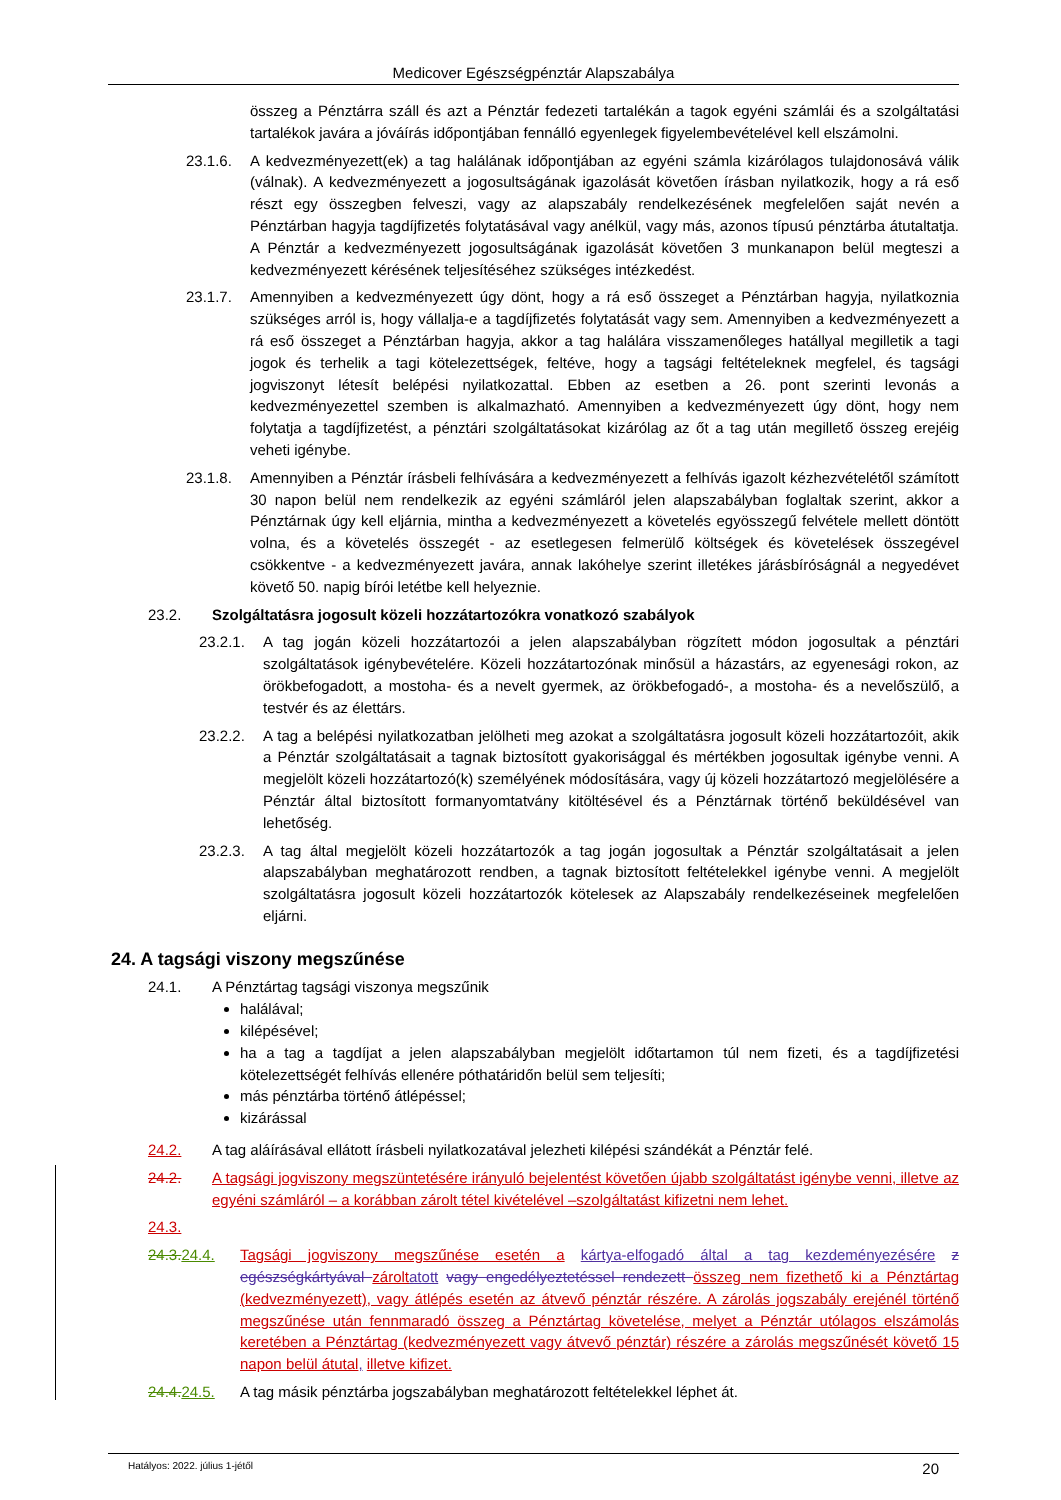Medicover Egészségpénztár Alapszabálya
összeg a Pénztárra száll és azt a Pénztár fedezeti tartalékán a tagok egyéni számlái és a szolgáltatási tartalékok javára a jóváírás időpontjában fennálló egyenlegek figyelembevételével kell elszámolni.
23.1.6. A kedvezményezett(ek) a tag halálának időpontjában az egyéni számla kizárólagos tulajdonosává válik (válnak). A kedvezményezett a jogosultságának igazolását követően írásban nyilatkozik, hogy a rá eső részt egy összegben felveszi, vagy az alapszabály rendelkezésének megfelelően saját nevén a Pénztárban hagyja tagdíjfizetés folytatásával vagy anélkül, vagy más, azonos típusú pénztárba átutaltatja. A Pénztár a kedvezményezett jogosultságának igazolását követően 3 munkanapon belül megteszi a kedvezményezett kérésének teljesítéséhez szükséges intézkedést.
23.1.7. Amennyiben a kedvezményezett úgy dönt, hogy a rá eső összeget a Pénztárban hagyja, nyilatkoznia szükséges arról is, hogy vállalja-e a tagdíjfizetés folytatását vagy sem. Amennyiben a kedvezményezett a rá eső összeget a Pénztárban hagyja, akkor a tag halálára visszamenőleges hatállyal megilletik a tagi jogok és terhelik a tagi kötelezettségek, feltéve, hogy a tagsági feltételeknek megfelel, és tagsági jogviszonyt létesít belépési nyilatkozattal. Ebben az esetben a 26. pont szerinti levonás a kedvezményezettel szemben is alkalmazható. Amennyiben a kedvezményezett úgy dönt, hogy nem folytatja a tagdíjfizetést, a pénztári szolgáltatásokat kizárólag az őt a tag után megillető összeg erejéig veheti igénybe.
23.1.8. Amennyiben a Pénztár írásbeli felhívására a kedvezményezett a felhívás igazolt kézhezvételétől számított 30 napon belül nem rendelkezik az egyéni számláról jelen alapszabályban foglaltak szerint, akkor a Pénztárnak úgy kell eljárnia, mintha a kedvezményezett a követelés egyösszegű felvétele mellett döntött volna, és a követelés összegét - az esetlegesen felmerülő költségek és követelések összegével csökkentve - a kedvezményezett javára, annak lakóhelye szerint illetékes járásbíróságnál a negyedévet követő 50. napig bírói letétbe kell helyeznie.
23.2. Szolgáltatásra jogosult közeli hozzátartozókra vonatkozó szabályok
23.2.1. A tag jogán közeli hozzátartozói a jelen alapszabályban rögzített módon jogosultak a pénztári szolgáltatások igénybevételére. Közeli hozzátartozónak minősül a házastárs, az egyenesági rokon, az örökbefogadott, a mostoha- és a nevelt gyermek, az örökbefogadó-, a mostoha- és a nevelőszülő, a testvér és az élettárs.
23.2.2. A tag a belépési nyilatkozatban jelölheti meg azokat a szolgáltatásra jogosult közeli hozzátartozóit, akik a Pénztár szolgáltatásait a tagnak biztosított gyakorisággal és mértékben jogosultak igénybe venni. A megjelölt közeli hozzátartozó(k) személyének módosítására, vagy új közeli hozzátartozó megjelölésére a Pénztár által biztosított formanyomtatvány kitöltésével és a Pénztárnak történő beküldésével van lehetőség.
23.2.3. A tag által megjelölt közeli hozzátartozók a tag jogán jogosultak a Pénztár szolgáltatásait a jelen alapszabályban meghatározott rendben, a tagnak biztosított feltételekkel igénybe venni. A megjelölt szolgáltatásra jogosult közeli hozzátartozók kötelesek az Alapszabály rendelkezéseinek megfelelően eljárni.
24. A tagsági viszony megszűnése
24.1. A Pénztártag tagsági viszonya megszűnik
halálával;
kilépésével;
ha a tag a tagdíjat a jelen alapszabályban megjelölt időtartamon túl nem fizeti, és a tagdíjfizetési kötelezettségét felhívás ellenére póthatáridőn belül sem teljesíti;
más pénztárba történő átlépéssel;
kizárással
24.2. A tag aláírásával ellátott írásbeli nyilatkozatával jelezheti kilépési szándékát a Pénztár felé.
24.2. A tagsági jogviszony megszüntetésére irányuló bejelentést követően újabb szolgáltatást igénybe venni, illetve az egyéni számláról – a korábban zárolt tétel kivételével –szolgáltatást kifizetni nem lehet.
24.3.
24.3. 24.4. Tagsági jogviszony megszűnése esetén a kártya-elfogadó által a tag kezdeményezésére z egészségkártyával zárolt atott vagy engedélyeztetéssel rendezett összeg nem fizethető ki a Pénztártag (kedvezményezett), vagy átlépés esetén az átvevő pénztár részére. A zárolás jogszabály erejénél történő megszűnése után fennmaradó összeg a Pénztártag követelése, melyet a Pénztár utólagos elszámolás keretében a Pénztártag (kedvezményezett vagy átvevő pénztár) részére a zárolás megszűnését követő 15 napon belül átutal, illetve kifizet.
24.4. 24.5. A tag másik pénztárba jogszabályban meghatározott feltételekkel léphet át.
Hatályos: 2022. július 1-jétől 20